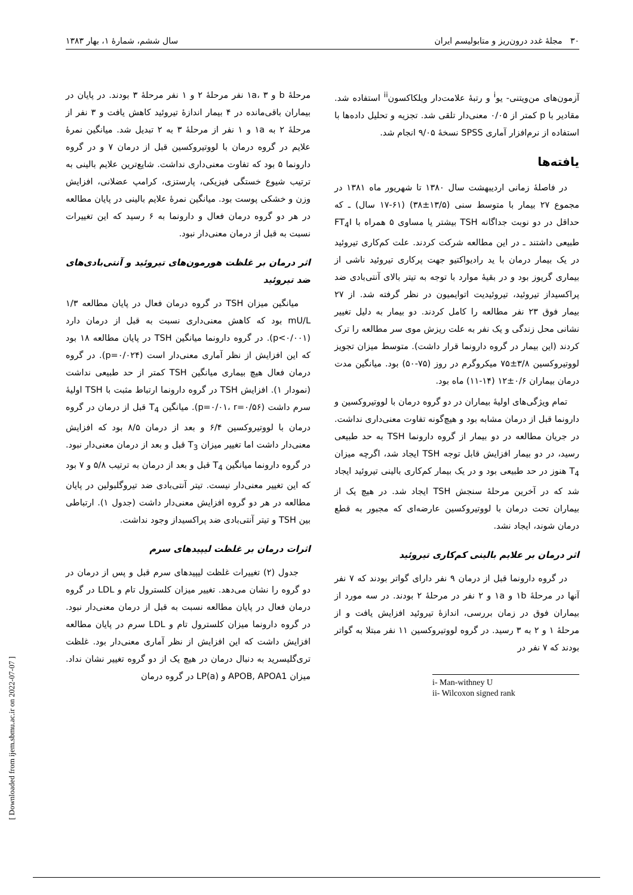۳۰ مجلهٔ غدد درون‌ریز و متابولیسم ایران سال ششم، شمارهٔ ۱، بهار ۱۳۸۳
آزمون‌های من‌ویتنی- یو<sup>i</sup> و رتبهٔ علامت‌دار ویلکاکسون<sup>ii</sup> استفاده شد. مقادیر با p کمتر از ۰/۰۵ معنی‌دار تلقی شد. تجزیه و تحلیل داده‌ها با استفاده از نرم‌افزار آماری SPSS نسخهٔ ۹/۰۵ انجام شد.
یافته‌ها
در فاصلهٔ زمانی اردیبهشت سال ۱۳۸۰ تا شهریور ماه ۱۳۸۱ در مجموع ۲۷ بیمار با متوسط سنی (۱۳/۵±۳۸) (۶۱-۱۷ سال) ـ که حداقل در دو نوبت جداگانه TSH بیشتر یا مساوی ۵ همراه با FT<sub>4</sub>I طبیعی داشتند ـ در این مطالعه شرکت کردند. علت کم‌کاری تیروئید در یک بیمار درمان با ید رادیواکتیو جهت پرکاری تیروئید ناشی از بیماری گریوز بود و در بقیهٔ موارد با توجه به تیتر بالای آنتی‌بادی ضد پراکسیداز تیروئید، تیروئیدیت اتوایمیون در نظر گرفته شد. از ۲۷ بیمار فوق ۲۳ نفر مطالعه را کامل کردند. دو بیمار به دلیل تغییر نشانی محل زندگی و یک نفر به علت ریزش موی سر مطالعه را ترک کردند (این بیمار در گروه دارونما قرار داشت). متوسط میزان تجویز لووتیروکسین ۳/۸±۷۵ میکروگرم در روز (۷۵-۵۰) بود. میانگین مدت درمان بیماران ۰/۶±۱۲ (۱۴-۱۱) ماه بود.
تمام ویژگی‌های اولیهٔ بیماران در دو گروه درمان با لووتیروکسین و دارونما قبل از درمان مشابه بود و هیچ‌گونه تفاوت معنی‌داری نداشت. در جریان مطالعه در دو بیمار از گروه دارونما TSH به حد طبیعی رسید، در دو بیمار افزایش قابل توجه TSH ایجاد شد، اگرچه میزان T<sub>4</sub> هنوز در حد طبیعی بود و در یک بیمار کم‌کاری بالینی تیروئید ایجاد شد که در آخرین مرحلهٔ سنجش TSH ایجاد شد. در هیچ یک از بیماران تحت درمان با لووتیروکسین عارضه‌ای که مجبور به قطع درمان شوند، ایجاد نشد.
اثر درمان بر علایم بالینی کم‌کاری تیروئید
در گروه دارونما قبل از درمان ۹ نفر دارای گواتر بودند که ۷ نفر آنها در مرحلهٔ ۱b و ۱a و ۲ نفر در مرحلهٔ ۲ بودند. در سه مورد از بیماران فوق در زمان بررسی، اندازهٔ تیروئید افزایش یافت و از مرحلهٔ ۱ و ۲ به ۳ رسید. در گروه لووتیروکسین ۱۱ نفر مبتلا به گواتر بودند که ۷ نفر در
i- Man-withney U
ii- Wilcoxon signed rank
مرحلهٔ b و ۱a، ۳ نفر مرحلهٔ ۲ و ۱ نفر مرحلهٔ ۳ بودند. در پایان در بیماران باقی‌مانده در ۴ بیمار اندازهٔ تیروئید کاهش یافت و ۳ نفر از مرحلهٔ ۲ به ۱a و ۱ نفر از مرحلهٔ ۳ به ۲ تبدیل شد. میانگین نمرهٔ علایم در گروه درمان با لووتیروکسین قبل از درمان ۷ و در گروه دارونما ۵ بود که تفاوت معنی‌داری نداشت. شایع‌ترین علایم بالینی به ترتیب شیوع خستگی فیزیکی، پارستزی، کرامپ عضلانی، افزایش وزن و خشکی پوست بود. میانگین نمرهٔ علایم بالینی در پایان مطالعه در هر دو گروه درمان فعال و دارونما به ۶ رسید که این تغییرات نسبت به قبل از درمان معنی‌دار نبود.
اثر درمان بر غلظت هورمون‌های تیروئید و آنتی‌بادی‌های ضد تیروئید
میانگین میزان TSH در گروه درمان فعال در پایان مطالعه ۱/۳ mU/L بود که کاهش معنی‌داری نسبت به قبل از درمان دارد (p<۰/۰۰۱). در گروه دارونما میانگین TSH در پایان مطالعه ۱۸ بود که این افزایش از نظر آماری معنی‌دار است (p=۰/۰۲۴). در گروه درمان فعال هیچ بیماری میانگین TSH کمتر از حد طبیعی نداشت (نمودار ۱). افزایش TSH در گروه دارونما ارتباط مثبت با TSH اولیهٔ سرم داشت (p=۰/۰۱، r=۰/۵۶). میانگین T<sub>4</sub> قبل از درمان در گروه درمان با لووتیروکسین ۶/۴ و بعد از درمان ۸/۵ بود که افزایش معنی‌دار داشت اما تغییر میزان T<sub>3</sub> قبل و بعد از درمان معنی‌دار نبود. در گروه دارونما میانگین T<sub>4</sub> قبل و بعد از درمان به ترتیب ۵/۸ و ۷ بود که این تغییر معنی‌دار نیست. تیتر آنتی‌بادی ضد تیروگلبولین در پایان مطالعه در هر دو گروه افزایش معنی‌دار داشت (جدول ۱). ارتباطی بین TSH و تیتر آنتی‌بادی ضد پراکسیداز وجود نداشت.
اثرات درمان بر غلظت لیپیدهای سرم
جدول (۲) تغییرات غلظت لیپیدهای سرم قبل و پس از درمان در دو گروه را نشان می‌دهد. تغییر میزان کلسترول تام و LDL در گروه درمان فعال در پایان مطالعه نسبت به قبل از درمان معنی‌دار نبود. در گروه دارونما میزان کلسترول تام و LDL سرم در پایان مطالعه افزایش داشت که این افزایش از نظر آماری معنی‌دار بود. غلظت تری‌گلیسرید به دنبال درمان در هیچ یک از دو گروه تغییر نشان نداد. میزان APOB, APOA1 و LP(a) در گروه درمان
[ Downloaded from ijem.sbmu.ac.ir on 2022-07-07 ]